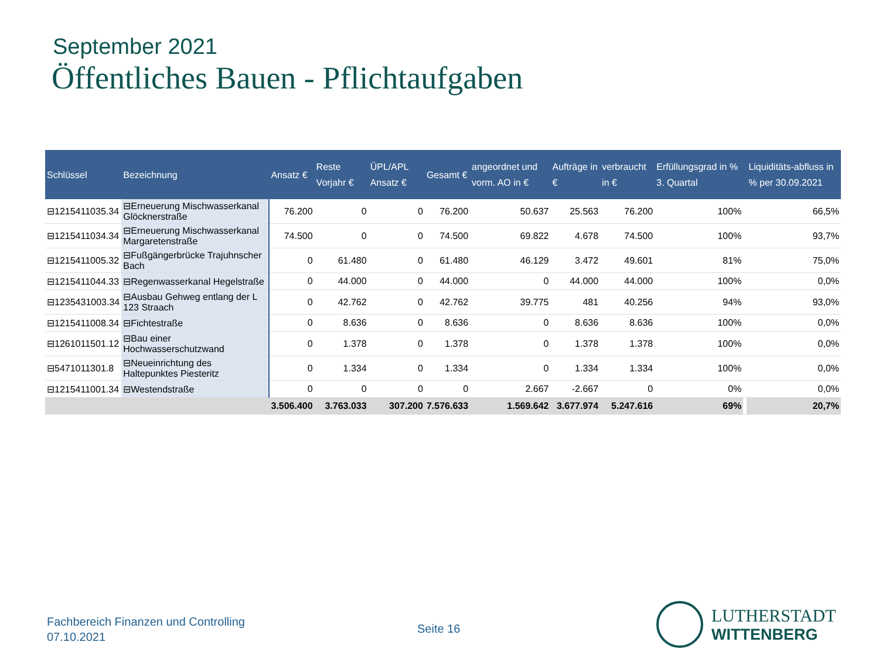September 2021
Öffentliches Bauen - Pflichtaufgaben
| Schlüssel | Bezeichnung | Ansatz € | Reste Vorjahr € | ÜPL/APL Ansatz € | Gesamt € | angeordnet und vorm. AO in € | Aufträge in € | verbraucht in € | Erfüllungsgrad in % 3. Quartal | | Liquiditäts-abfluss in % per 30.09.2021 |
| --- | --- | --- | --- | --- | --- | --- | --- | --- | --- | --- | --- |
| ⊟1215411035.34 | ⊟Erneuerung Mischwasserkanal Glöcknerstraße | 76.200 | 0 | 0 | 76.200 | 50.637 | 25.563 | 76.200 | 100% | | 66,5% |
| ⊟1215411034.34 | ⊟Erneuerung Mischwasserkanal Margaretenstraße | 74.500 | 0 | 0 | 74.500 | 69.822 | 4.678 | 74.500 | 100% | | 93,7% |
| ⊟1215411005.32 | ⊟Fußgängerbrücke Trajuhnscher Bach | 0 | 61.480 | 0 | 61.480 | 46.129 | 3.472 | 49.601 | 81% | | 75,0% |
| ⊟1215411044.33 | ⊟Regenwasserkanal Hegelstraße | 0 | 44.000 | 0 | 44.000 | 0 | 44.000 | 44.000 | 100% | | 0,0% |
| ⊟1235431003.34 | ⊟Ausbau Gehweg entlang der L 123 Straach | 0 | 42.762 | 0 | 42.762 | 39.775 | 481 | 40.256 | 94% | | 93,0% |
| ⊟1215411008.34 | ⊟Fichtestraße | 0 | 8.636 | 0 | 8.636 | 0 | 8.636 | 8.636 | 100% | | 0,0% |
| ⊟1261011501.12 | ⊟Bau einer Hochwasserschutzwand | 0 | 1.378 | 0 | 1.378 | 0 | 1.378 | 1.378 | 100% | | 0,0% |
| ⊟5471011301.8 | ⊟Neueinrichtung des Haltepunktes Piesteritz | 0 | 1.334 | 0 | 1.334 | 0 | 1.334 | 1.334 | 100% | | 0,0% |
| ⊟1215411001.34 | ⊟Westendstraße | 0 | 0 | 0 | 0 | 2.667 | -2.667 | 0 | 0% | | 0,0% |
| | | 3.506.400 | 3.763.033 | 307.200 | 7.576.633 | 1.569.642 | 3.677.974 | 5.247.616 | 69% | | 20,7% |
Fachbereich Finanzen und Controlling
07.10.2021
Seite 16
LUTHERSTADT
WITTENBERG